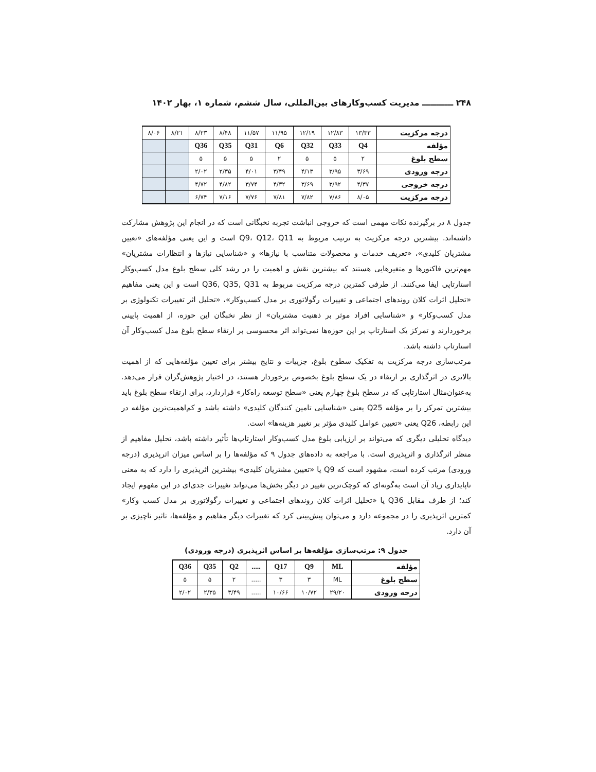۲۴۸ ـــــــــــ مدیریت کسب‌وکارهای بین‌المللی، سال ششم، شماره ۱، بهار ۱۴۰۲
| درجه مرکزیت | ۱۳/۳۳ | ۱۲/۸۳ | ۱۲/۱۹ | ۱۱/۹۵ | ۱۱/۵۷ | ۸/۴۸ | ۸/۲۳ | ۸/۲۱ | ۸/۰۶ |
| مؤلفه | Q4 | Q33 | Q32 | Q6 | Q31 | Q35 | Q36 | | |
| سطح بلوغ | ۲ | ۵ | ۵ | ۲ | ۵ | ۵ | ۵ | | |
| درجه ورودی | ۳/۶۹ | ۳/۹۵ | ۴/۱۳ | ۳/۴۹ | ۴/۰۱ | ۲/۳۵ | ۲/۰۲ | | |
| درجه خروجی | ۴/۳۷ | ۳/۹۲ | ۳/۶۹ | ۴/۳۲ | ۳/۷۴ | ۴/۸۲ | ۴/۷۲ | | |
| درجه مرکزیت | ۸/۰۵ | ۷/۸۶ | ۷/۸۲ | ۷/۸۱ | ۷/۷۶ | ۷/۱۶ | ۶/۷۴ | | |
جدول ۸ در برگیرنده نکات مهمی است که خروجی انباشت تجربه نخبگانی است که در انجام این پژوهش مشارکت داشته‌اند. بیشترین درجه مرکزیت به ترتیب مربوط به Q9، Q12، Q11 است و این یعنی مؤلفه‌های «تعیین مشتریان کلیدی»، «تعریف خدمات و محصولات متناسب با نیازها» و «شناسایی نیازها و انتظارات مشتریان» مهم‌ترین فاکتورها و متغیرهایی هستند که بیشترین نقش و اهمیت را در رشد کلی سطح بلوغ مدل کسب‌وکار استارتاپی ایفا می‌کنند. از طرفی کمترین درجه مرکزیت مربوط به Q36, Q35, Q31 است و این یعنی مفاهیم «تحلیل اثرات کلان روندهای اجتماعی و تغییرات رگولاتوری بر مدل کسب‌وکار»، «تحلیل اثر تغییرات تکنولوژی بر مدل کسب‌وکار» و «شناسایی افراد موثر بر ذهنیت مشتریان» از نظر نخبگان این حوزه، از اهمیت پایینی برخوردارند و تمرکز یک استارتاپ بر این حوزه‌ها نمی‌تواند اثر محسوسی بر ارتقاء سطح بلوغ مدل کسب‌وکار آن استارتاپ داشته باشد.
مرتب‌سازی درجه مرکزیت به تفکیک سطوح بلوغ، جزییات و نتایج بیشتر برای تعیین مؤلفه‌هایی که از اهمیت بالاتری در اثرگذاری بر ارتقاء در یک سطح بلوغ بخصوص برخوردار هستند، در اختیار پژوهش‌گران قرار می‌دهد. به‌عنوان‌مثال استارتاپی که در سطح بلوغ چهارم یعنی «سطح توسعه راه‌کار» قراردارد، برای ارتقاء سطح بلوغ باید بیشترین تمرکز را بر مؤلفه Q25 یعنی «شناسایی تامین کنندگان کلیدی» داشته باشد و کم‌اهمیت‌ترین مؤلفه در این رابطه، Q26 یعنی «تعیین عوامل کلیدی مؤثر بر تغییر هزینه‌ها» است.
دیدگاه تحلیلی دیگری که می‌تواند بر ارزیابی بلوغ مدل کسب‌وکار استارتاپ‌ها تأثیر داشته باشد، تحلیل مفاهیم از منظر اثرگذاری و اثرپذیری است. با مراجعه به داده‌های جدول ۹ که مؤلفه‌ها را بر اساس میزان اثرپذیری (درجه ورودی) مرتب کرده است، مشهود است که Q9 یا «تعیین مشتریان کلیدی» بیشترین اثرپذیری را دارد که به معنی ناپایداری زیاد آن است به‌گونه‌ای که کوچک‌ترین تغییر در دیگر بخش‌ها می‌تواند تغییرات جدی‌ای در این مفهوم ایجاد کند؛ از طرف مقابل Q36 یا «تحلیل اثرات کلان روندهای اجتماعی و تغییرات رگولاتوری بر مدل کسب وکار» کمترین اثرپذیری را در مجموعه دارد و می‌توان پیش‌بینی کرد که تغییرات دیگر مفاهیم و مؤلفه‌ها، تاثیر ناچیزی بر آن دارد.
جدول ۹: مرتب‌سازی مؤلفه‌ها بر اساس اثرپذیری (درجه ورودی)
| مؤلفه | ML | Q9 | Q17 | ..... | Q2 | Q35 | Q36 |
| سطح بلوغ | ML | ۳ | ۳ | ..... | ۲ | ۵ | ۵ |
| درجه ورودی | ۲۹/۲۰ | ۱۰/۷۲ | ۱۰/۶۶ | ..... | ۳/۴۹ | ۲/۳۵ | ۲/۰۲ |